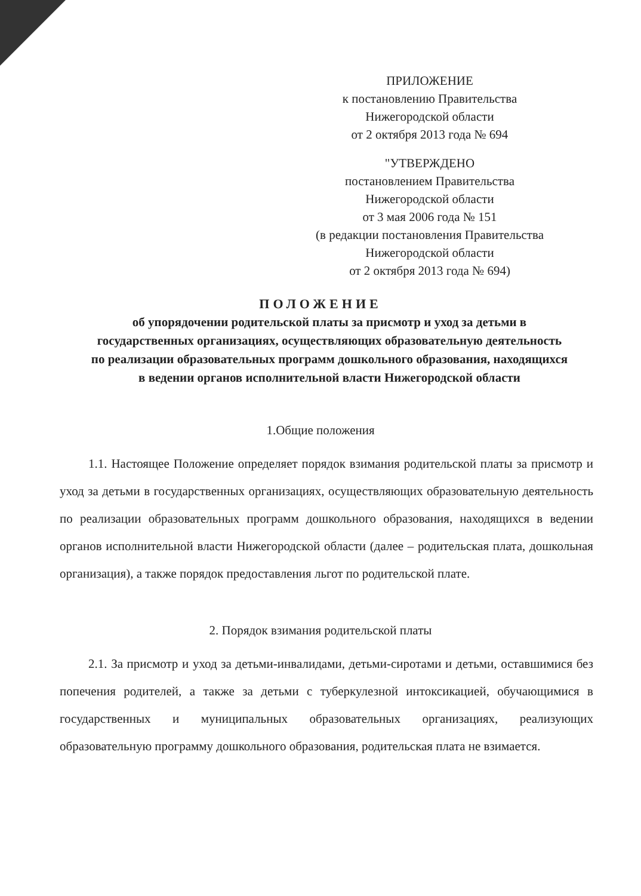ПРИЛОЖЕНИЕ
к постановлению Правительства
Нижегородской области
от 2 октября 2013 года № 694
"УТВЕРЖДЕНО
постановлением Правительства
Нижегородской области
от 3 мая 2006 года № 151
(в редакции постановления Правительства
Нижегородской области
от 2 октября 2013 года № 694)
ПОЛОЖЕНИЕ
об упорядочении родительской платы за присмотр и уход за детьми в государственных организациях, осуществляющих образовательную деятельность по реализации образовательных программ дошкольного образования, находящихся в ведении органов исполнительной власти Нижегородской области
1.Общие положения
1.1. Настоящее Положение определяет порядок взимания родительской платы за присмотр и уход за детьми в государственных организациях, осуществляющих образовательную деятельность по реализации образовательных программ дошкольного образования, находящихся в ведении органов исполнительной власти Нижегородской области (далее – родительская плата, дошкольная организация), а также порядок предоставления льгот по родительской плате.
2. Порядок взимания родительской платы
2.1. За присмотр и уход за детьми-инвалидами, детьми-сиротами и детьми, оставшимися без попечения родителей, а также за детьми с туберкулезной интоксикацией, обучающимися в государственных и муниципальных образовательных организациях, реализующих образовательную программу дошкольного образования, родительская плата не взимается.